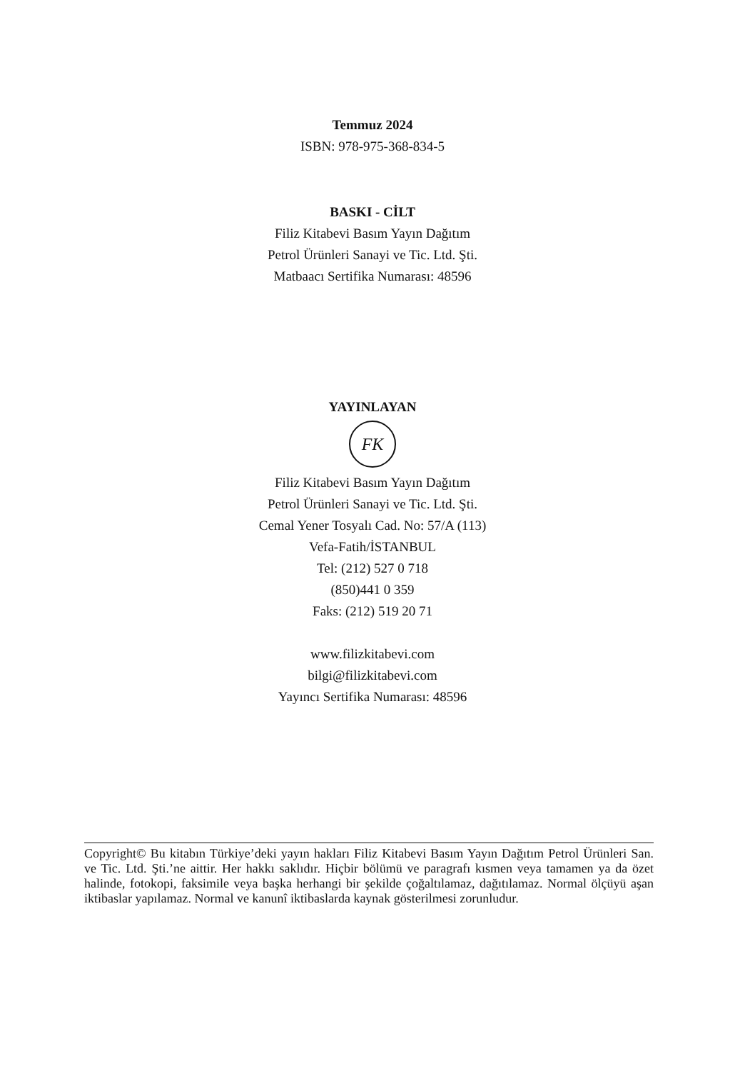Temmuz 2024
ISBN: 978-975-368-834-5
BASKI - CİLT
Filiz Kitabevi Basım Yayın Dağıtım
Petrol Ürünleri Sanayi ve Tic. Ltd. Şti.
Matbaacı Sertifika Numarası: 48596
YAYINLAYAN
FK
Filiz Kitabevi Basım Yayın Dağıtım
Petrol Ürünleri Sanayi ve Tic. Ltd. Şti.
Cemal Yener Tosyalı Cad. No: 57/A (113)
Vefa-Fatih/İSTANBUL
Tel: (212) 527 0 718
(850)441 0 359
Faks: (212) 519 20 71
www.filizkitabevi.com
bilgi@filizkitabevi.com
Yayıncı Sertifika Numarası: 48596
Copyright© Bu kitabın Türkiye’deki yayın hakları Filiz Kitabevi Basım Yayın Dağıtım Petrol Ürünleri San. ve Tic. Ltd. Şti.’ne aittir. Her hakkı saklıdır. Hiçbir bölümü ve paragrafı kısmen veya tamamen ya da özet halinde, fotokopi, faksimile veya başka herhangi bir şekilde çoğaltıla­maz, dağıtılamaz. Normal ölçüyü aşan iktibaslar yapılamaz. Normal ve kanunî iktibaslarda kaynak gösterilmesi zorunludur.